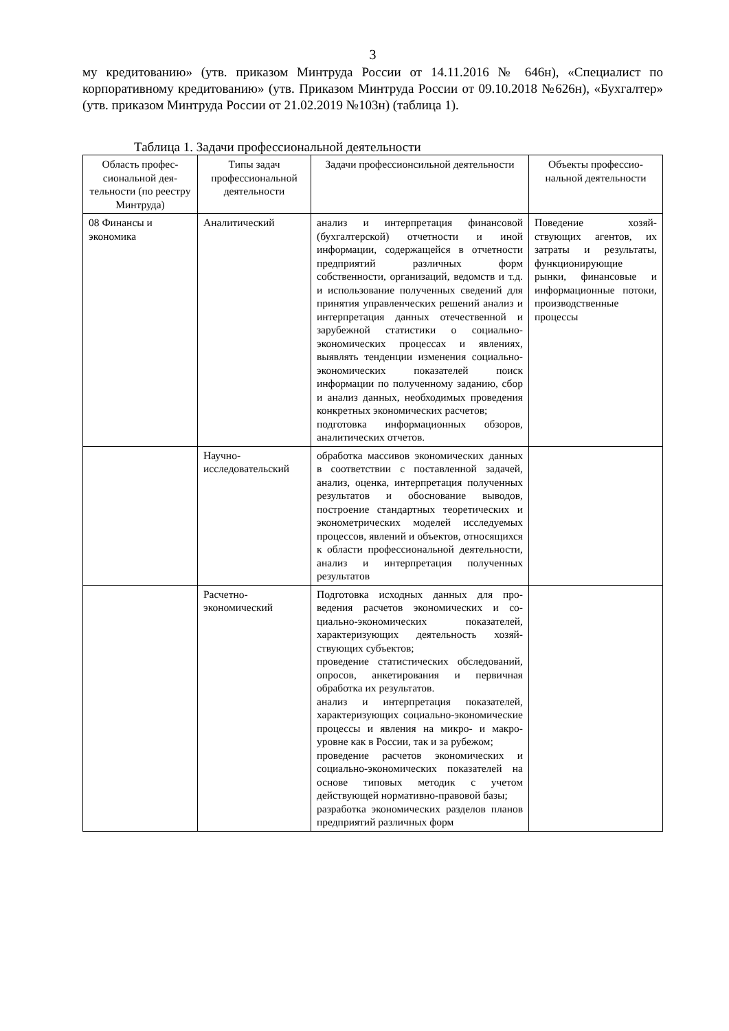3
му кредитованию» (утв. приказом Минтруда России от 14.11.2016 № 646н), «Специалист по корпоративному кредитованию» (утв. Приказом Минтруда России от 09.10.2018 №626н), «Бухгалтер» (утв. приказом Минтруда России от 21.02.2019 №103н) (таблица 1).
Таблица 1. Задачи профессиональной деятельности
| Область профес­сиональной дея­тельности (по ре­естру Минтруда) | Типы задач профессиональной деятельности | Задачи профессионсильной деятельности | Объекты профессио­нальной деятельности |
| --- | --- | --- | --- |
| 08 Финансы и экономика | Аналитический | анализ и интерпретация финансовой (бухгалтерской) отчетности и иной информации, содержащейся в отчет­ности предприятий различных форм собственности, организаций, ведомств и т.д. и использование полученных сведений для принятия управленче­ских решений анализ и интерпретация данных отечественной и зарубежной статистики о социально-экономических процессах и явлениях, выявлять тенденции изменения соци­ально-экономических показателей поиск информации по полученному заданию, сбор и анализ данных, необ­ходимых проведения конкретных эко­номических расчетов; подготовка информационных обзоров, аналитических отчетов. | Поведение хозяй­ствующих агентов, их затраты и результаты, функционирующие рынки, финансовые и информационные по­токи, производствен­ные процессы |
| | Научно-исследовательский | обработка массивов экономических данных в соответствии с поставлен­ной задачей, анализ, оценка, интер­претация полученных результатов и обоснование выводов, построение стандартных теоретических и эконо­метрических моделей исследуемых процессов, явлений и объектов, отно­сящихся к области профессиональной деятельности, анализ и интерпретация полученных результатов | |
| | Расчетно-экономический | Подготовка исходных данных для про­ведения расчетов экономических и со­циально-экономических показателей, характеризующих деятельность хозяй­ствующих субъектов; проведение статистических обследова­ний, опросов, анкетирования и первич­ная обработка их результатов. анализ и интерпретация показателей, характеризующих социально-экономические процессы и явления на микро- и макро- уровне как в России, так и за рубежом; проведение расчетов экономических и социально-экономических показателей на основе типовых методик с учетом действующей нормативно-правовой базы; разработка экономических разделов планов предприятий различных форм | |